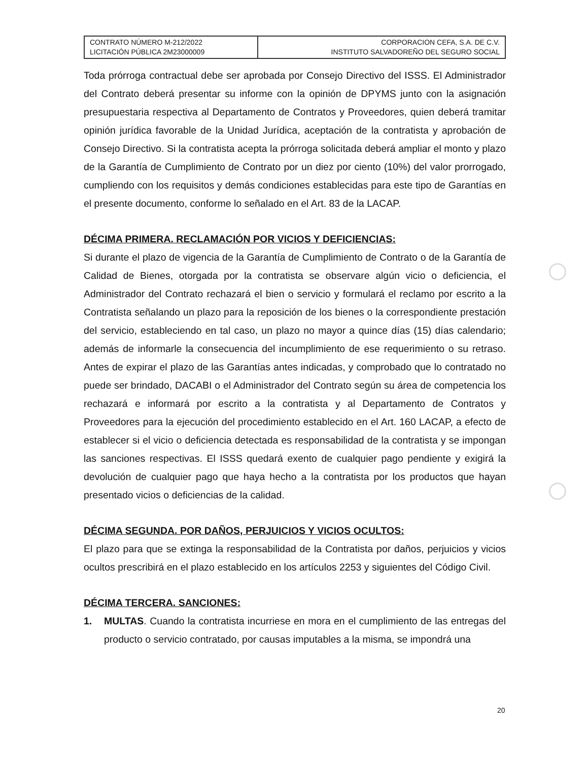| CONTRATO NÚMERO M-212/2022 LICITACIÓN PÚBLICA 2M23000009 | CORPORACION CEFA, S.A. DE C.V. INSTITUTO SALVADOREÑO DEL SEGURO SOCIAL |
Toda prórroga contractual debe ser aprobada por Consejo Directivo del ISSS. El Administrador del Contrato deberá presentar su informe con la opinión de DPYMS junto con la asignación presupuestaria respectiva al Departamento de Contratos y Proveedores, quien deberá tramitar opinión jurídica favorable de la Unidad Jurídica, aceptación de la contratista y aprobación de Consejo Directivo. Si la contratista acepta la prórroga solicitada deberá ampliar el monto y plazo de la Garantía de Cumplimiento de Contrato por un diez por ciento (10%) del valor prorrogado, cumpliendo con los requisitos y demás condiciones establecidas para este tipo de Garantías en el presente documento, conforme lo señalado en el Art. 83 de la LACAP.
DÉCIMA PRIMERA. RECLAMACIÓN POR VICIOS Y DEFICIENCIAS:
Si durante el plazo de vigencia de la Garantía de Cumplimiento de Contrato o de la Garantía de Calidad de Bienes, otorgada por la contratista se observare algún vicio o deficiencia, el Administrador del Contrato rechazará el bien o servicio y formulará el reclamo por escrito a la Contratista señalando un plazo para la reposición de los bienes o la correspondiente prestación del servicio, estableciendo en tal caso, un plazo no mayor a quince días (15) días calendario; además de informarle la consecuencia del incumplimiento de ese requerimiento o su retraso. Antes de expirar el plazo de las Garantías antes indicadas, y comprobado que lo contratado no puede ser brindado, DACABI o el Administrador del Contrato según su área de competencia los rechazará e informará por escrito a la contratista y al Departamento de Contratos y Proveedores para la ejecución del procedimiento establecido en el Art. 160 LACAP, a efecto de establecer si el vicio o deficiencia detectada es responsabilidad de la contratista y se impongan las sanciones respectivas. El ISSS quedará exento de cualquier pago pendiente y exigirá la devolución de cualquier pago que haya hecho a la contratista por los productos que hayan presentado vicios o deficiencias de la calidad.
DÉCIMA SEGUNDA. POR DAÑOS, PERJUICIOS Y VICIOS OCULTOS:
El plazo para que se extinga la responsabilidad de la Contratista por daños, perjuicios y vicios ocultos prescribirá en el plazo establecido en los artículos 2253 y siguientes del Código Civil.
DÉCIMA TERCERA. SANCIONES:
1. MULTAS. Cuando la contratista incurriese en mora en el cumplimiento de las entregas del producto o servicio contratado, por causas imputables a la misma, se impondrá una
20